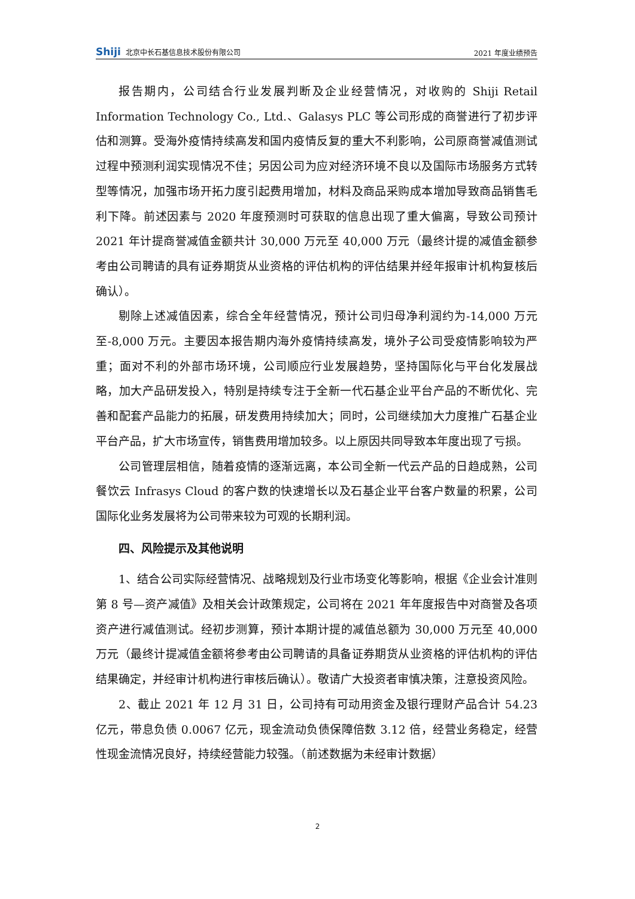Shiji 北京中长石基信息技术股份有限公司 2021 年度业绩预告
报告期内，公司结合行业发展判断及企业经营情况，对收购的 Shiji Retail Information Technology Co., Ltd.、Galasys PLC 等公司形成的商誉进行了初步评估和测算。受海外疫情持续高发和国内疫情反复的重大不利影响，公司原商誉减值测试过程中预测利润实现情况不佳；另因公司为应对经济环境不良以及国际市场服务方式转型等情况，加强市场开拓力度引起费用增加，材料及商品采购成本增加导致商品销售毛利下降。前述因素与 2020 年度预测时可获取的信息出现了重大偏离，导致公司预计 2021 年计提商誉减值金额共计 30,000 万元至 40,000 万元（最终计提的减值金额参考由公司聘请的具有证券期货从业资格的评估机构的评估结果并经年报审计机构复核后确认）。
剔除上述减值因素，综合全年经营情况，预计公司归母净利润约为-14,000 万元至-8,000 万元。主要因本报告期内海外疫情持续高发，境外子公司受疫情影响较为严重；面对不利的外部市场环境，公司顺应行业发展趋势，坚持国际化与平台化发展战略，加大产品研发投入，特别是持续专注于全新一代石基企业平台产品的不断优化、完善和配套产品能力的拓展，研发费用持续加大；同时，公司继续加大力度推广石基企业平台产品，扩大市场宣传，销售费用增加较多。以上原因共同导致本年度出现了亏损。
公司管理层相信，随着疫情的逐渐远离，本公司全新一代云产品的日趋成熟，公司餐饮云 Infrasys Cloud 的客户数的快速增长以及石基企业平台客户数量的积累，公司国际化业务发展将为公司带来较为可观的长期利润。
四、风险提示及其他说明
1、结合公司实际经营情况、战略规划及行业市场变化等影响，根据《企业会计准则第 8 号—资产减值》及相关会计政策规定，公司将在 2021 年年度报告中对商誉及各项资产进行减值测试。经初步测算，预计本期计提的减值总额为 30,000 万元至 40,000 万元（最终计提减值金额将参考由公司聘请的具备证券期货从业资格的评估机构的评估结果确定，并经审计机构进行审核后确认）。敬请广大投资者审慎决策，注意投资风险。
2、截止 2021 年 12 月 31 日，公司持有可动用资金及银行理财产品合计 54.23 亿元，带息负债 0.0067 亿元，现金流动负债保障倍数 3.12 倍，经营业务稳定，经营性现金流情况良好，持续经营能力较强。（前述数据为未经审计数据）
2